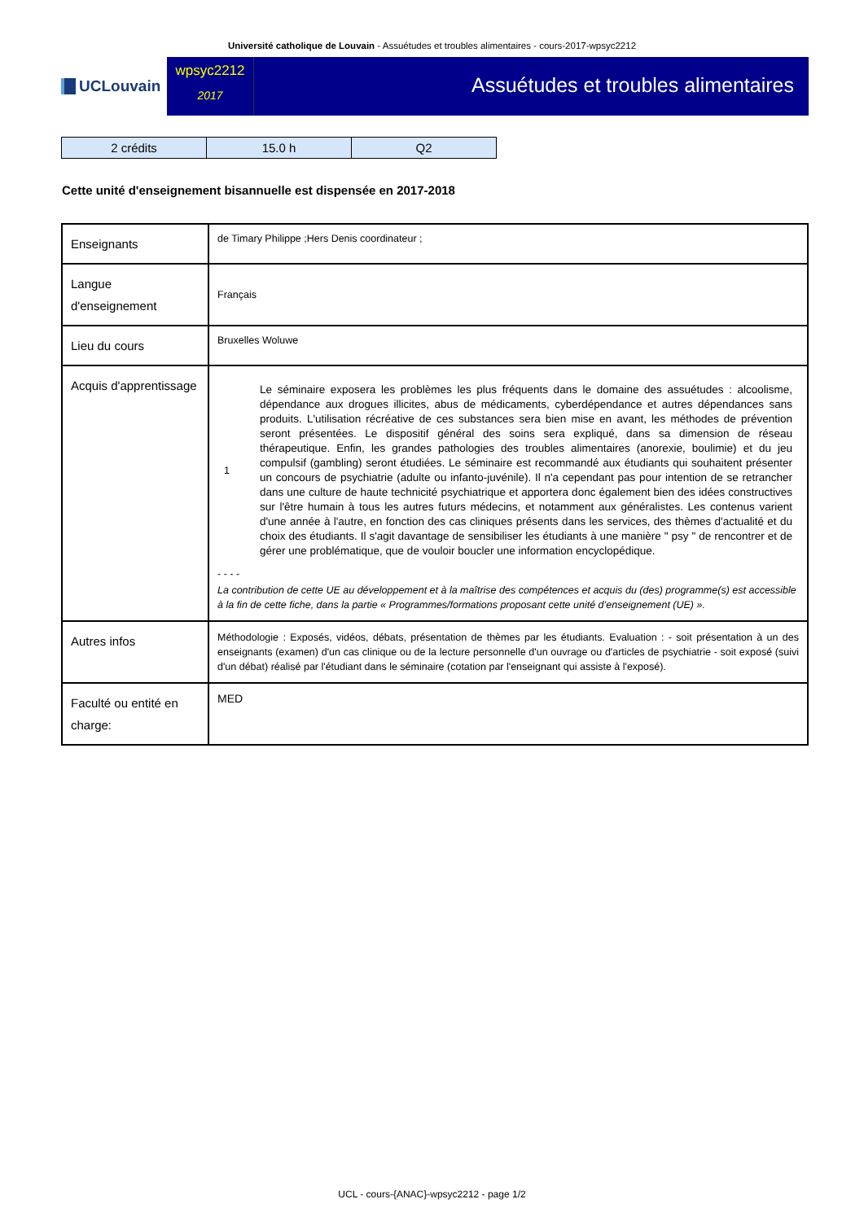Université catholique de Louvain - Assuétudes et troubles alimentaires - cours-2017-wpsyc2212
UCLouvain
wpsyc2212
2017
Assuétudes et troubles alimentaires
| 2 crédits | 15.0 h | Q2 |
Cette unité d'enseignement bisannuelle est dispensée en 2017-2018
| Enseignants | de Timary Philippe ;Hers Denis coordinateur ; |
| Langue d'enseignement | Français |
| Lieu du cours | Bruxelles Woluwe |
| Acquis d'apprentissage | 1 Le séminaire exposera les problèmes les plus fréquents dans le domaine des assuétudes : alcoolisme, dépendance aux drogues illicites, abus de médicaments, cyberdépendance et autres dépendances sans produits. L'utilisation récréative de ces substances sera bien mise en avant, les méthodes de prévention seront présentées. Le dispositif général des soins sera expliqué, dans sa dimension de réseau thérapeutique. Enfin, les grandes pathologies des troubles alimentaires (anorexie, boulimie) et du jeu compulsif (gambling) seront étudiées. Le séminaire est recommandé aux étudiants qui souhaitent présenter un concours de psychiatrie (adulte ou infanto-juvénile). Il n'a cependant pas pour intention de se retrancher dans une culture de haute technicité psychiatrique et apportera donc également bien des idées constructives sur l'être humain à tous les autres futurs médecins, et notamment aux généralistes. Les contenus varient d'une année à l'autre, en fonction des cas cliniques présents dans les services, des thèmes d'actualité et du choix des étudiants. Il s'agit davantage de sensibiliser les étudiants à une manière " psy " de rencontrer et de gérer une problématique, que de vouloir boucler une information encyclopédique. - - - - La contribution de cette UE au développement et à la maîtrise des compétences et acquis du (des) programme(s) est accessible à la fin de cette fiche, dans la partie « Programmes/formations proposant cette unité d’enseignement (UE) ». |
| Autres infos | Méthodologie : Exposés, vidéos, débats, présentation de thèmes par les étudiants. Evaluation : - soit présentation à un des enseignants (examen) d'un cas clinique ou de la lecture personnelle d'un ouvrage ou d'articles de psychiatrie - soit exposé (suivi d'un débat) réalisé par l'étudiant dans le séminaire (cotation par l'enseignant qui assiste à l'exposé). |
| Faculté ou entité en charge: | MED |
UCL - cours-{ANAC}-wpsyc2212 - page 1/2